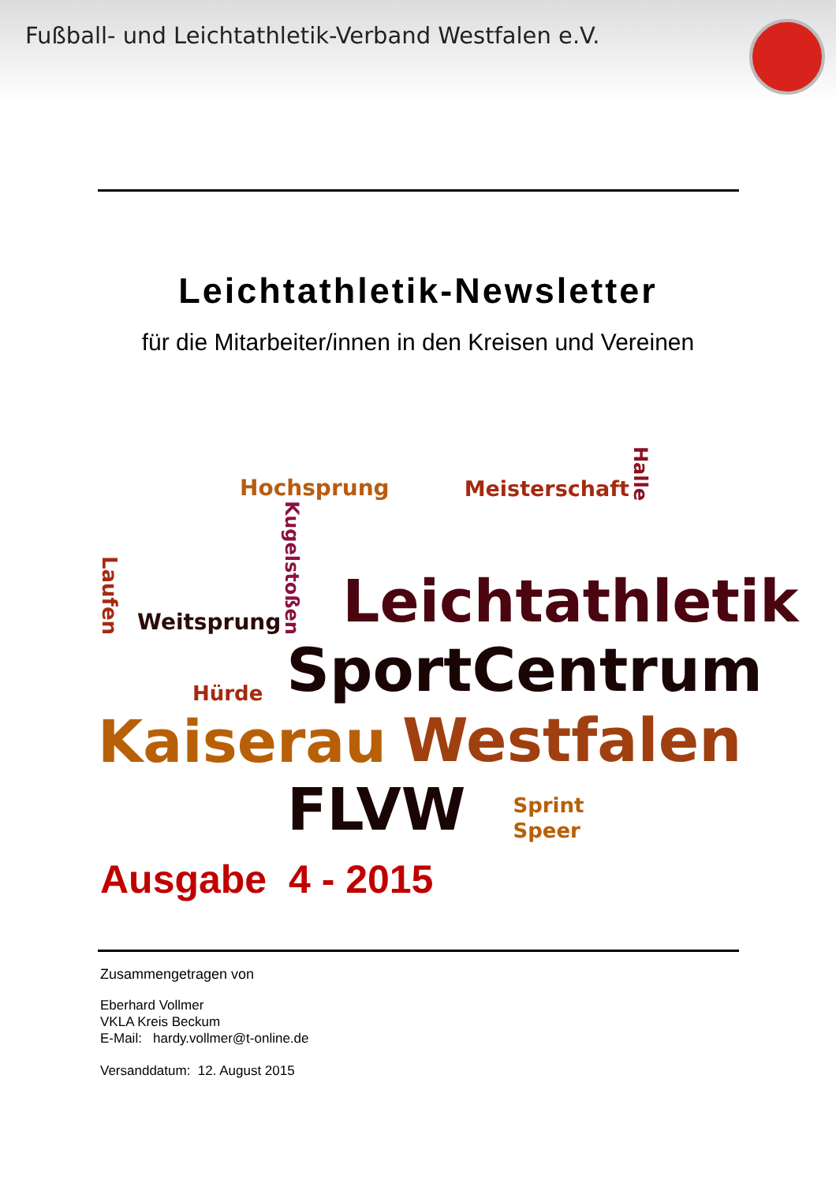Fußball- und Leichtathletik-Verband Westfalen e.V.
Leichtathletik-Newsletter
für die Mitarbeiter/innen in den Kreisen und Vereinen
Hochsprung Meisterschaft Halle
Laufen Weitsprung Kugelstoßen Leichtathletik
Hürde SportCentrum
Kaiserau Westfalen
FLVW Sprint
Speer
Ausgabe 4 - 2015
Zusammengetragen von
Eberhard Vollmer
VKLA Kreis Beckum
E-Mail: hardy.vollmer@t-online.de
Versanddatum: 12. August 2015